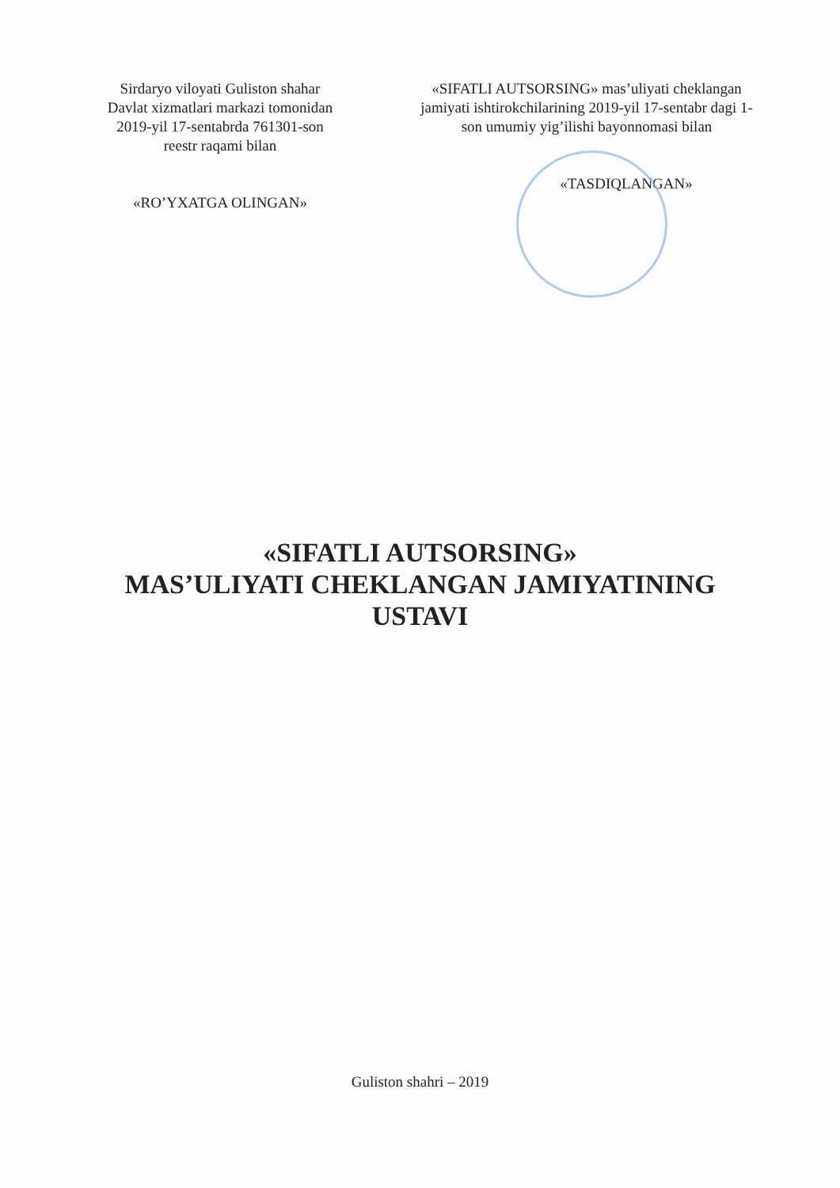Sirdaryo viloyati Guliston shahar Davlat xizmatlari markazi tomonidan 2019-yil 17-sentabrda 761301-son reestr raqami bilan
«RO’YXATGA OLINGAN»
«SIFATLI AUTSORSING» mas’uliyati cheklangan jamiyati ishtirokchilarining 2019-yil 17-sentabr dagi 1-son umumiy yig’ilishi bayonnomasi bilan
«TASDIQLANGAN»
«SIFATLI AUTSORSING»
MAS’ULIYATI CHEKLANGAN JAMIYATINING
USTAVI
Guliston shahri – 2019